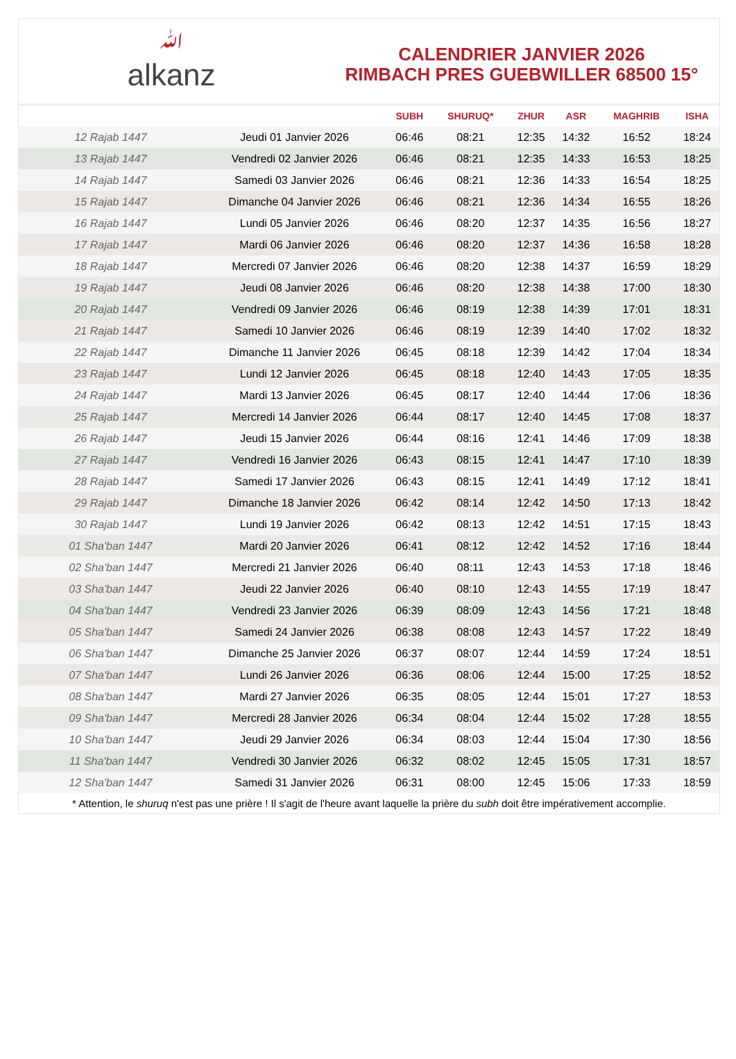ﷲalkanz
CALENDRIER JANVIER 2026
RIMBACH PRES GUEBWILLER 68500 15°
| | | SUBH | SHURUQ* | ZHUR | ASR | MAGHRIB | ISHA |
| --- | --- | --- | --- | --- | --- | --- | --- |
| 12 Rajab 1447 | Jeudi 01 Janvier 2026 | 06:46 | 08:21 | 12:35 | 14:32 | 16:52 | 18:24 |
| 13 Rajab 1447 | Vendredi 02 Janvier 2026 | 06:46 | 08:21 | 12:35 | 14:33 | 16:53 | 18:25 |
| 14 Rajab 1447 | Samedi 03 Janvier 2026 | 06:46 | 08:21 | 12:36 | 14:33 | 16:54 | 18:25 |
| 15 Rajab 1447 | Dimanche 04 Janvier 2026 | 06:46 | 08:21 | 12:36 | 14:34 | 16:55 | 18:26 |
| 16 Rajab 1447 | Lundi 05 Janvier 2026 | 06:46 | 08:20 | 12:37 | 14:35 | 16:56 | 18:27 |
| 17 Rajab 1447 | Mardi 06 Janvier 2026 | 06:46 | 08:20 | 12:37 | 14:36 | 16:58 | 18:28 |
| 18 Rajab 1447 | Mercredi 07 Janvier 2026 | 06:46 | 08:20 | 12:38 | 14:37 | 16:59 | 18:29 |
| 19 Rajab 1447 | Jeudi 08 Janvier 2026 | 06:46 | 08:20 | 12:38 | 14:38 | 17:00 | 18:30 |
| 20 Rajab 1447 | Vendredi 09 Janvier 2026 | 06:46 | 08:19 | 12:38 | 14:39 | 17:01 | 18:31 |
| 21 Rajab 1447 | Samedi 10 Janvier 2026 | 06:46 | 08:19 | 12:39 | 14:40 | 17:02 | 18:32 |
| 22 Rajab 1447 | Dimanche 11 Janvier 2026 | 06:45 | 08:18 | 12:39 | 14:42 | 17:04 | 18:34 |
| 23 Rajab 1447 | Lundi 12 Janvier 2026 | 06:45 | 08:18 | 12:40 | 14:43 | 17:05 | 18:35 |
| 24 Rajab 1447 | Mardi 13 Janvier 2026 | 06:45 | 08:17 | 12:40 | 14:44 | 17:06 | 18:36 |
| 25 Rajab 1447 | Mercredi 14 Janvier 2026 | 06:44 | 08:17 | 12:40 | 14:45 | 17:08 | 18:37 |
| 26 Rajab 1447 | Jeudi 15 Janvier 2026 | 06:44 | 08:16 | 12:41 | 14:46 | 17:09 | 18:38 |
| 27 Rajab 1447 | Vendredi 16 Janvier 2026 | 06:43 | 08:15 | 12:41 | 14:47 | 17:10 | 18:39 |
| 28 Rajab 1447 | Samedi 17 Janvier 2026 | 06:43 | 08:15 | 12:41 | 14:49 | 17:12 | 18:41 |
| 29 Rajab 1447 | Dimanche 18 Janvier 2026 | 06:42 | 08:14 | 12:42 | 14:50 | 17:13 | 18:42 |
| 30 Rajab 1447 | Lundi 19 Janvier 2026 | 06:42 | 08:13 | 12:42 | 14:51 | 17:15 | 18:43 |
| 01 Sha'ban 1447 | Mardi 20 Janvier 2026 | 06:41 | 08:12 | 12:42 | 14:52 | 17:16 | 18:44 |
| 02 Sha'ban 1447 | Mercredi 21 Janvier 2026 | 06:40 | 08:11 | 12:43 | 14:53 | 17:18 | 18:46 |
| 03 Sha'ban 1447 | Jeudi 22 Janvier 2026 | 06:40 | 08:10 | 12:43 | 14:55 | 17:19 | 18:47 |
| 04 Sha'ban 1447 | Vendredi 23 Janvier 2026 | 06:39 | 08:09 | 12:43 | 14:56 | 17:21 | 18:48 |
| 05 Sha'ban 1447 | Samedi 24 Janvier 2026 | 06:38 | 08:08 | 12:43 | 14:57 | 17:22 | 18:49 |
| 06 Sha'ban 1447 | Dimanche 25 Janvier 2026 | 06:37 | 08:07 | 12:44 | 14:59 | 17:24 | 18:51 |
| 07 Sha'ban 1447 | Lundi 26 Janvier 2026 | 06:36 | 08:06 | 12:44 | 15:00 | 17:25 | 18:52 |
| 08 Sha'ban 1447 | Mardi 27 Janvier 2026 | 06:35 | 08:05 | 12:44 | 15:01 | 17:27 | 18:53 |
| 09 Sha'ban 1447 | Mercredi 28 Janvier 2026 | 06:34 | 08:04 | 12:44 | 15:02 | 17:28 | 18:55 |
| 10 Sha'ban 1447 | Jeudi 29 Janvier 2026 | 06:34 | 08:03 | 12:44 | 15:04 | 17:30 | 18:56 |
| 11 Sha'ban 1447 | Vendredi 30 Janvier 2026 | 06:32 | 08:02 | 12:45 | 15:05 | 17:31 | 18:57 |
| 12 Sha'ban 1447 | Samedi 31 Janvier 2026 | 06:31 | 08:00 | 12:45 | 15:06 | 17:33 | 18:59 |
* Attention, le shuruq n'est pas une prière ! Il s'agit de l'heure avant laquelle la prière du subh doit être impérativement accomplie.